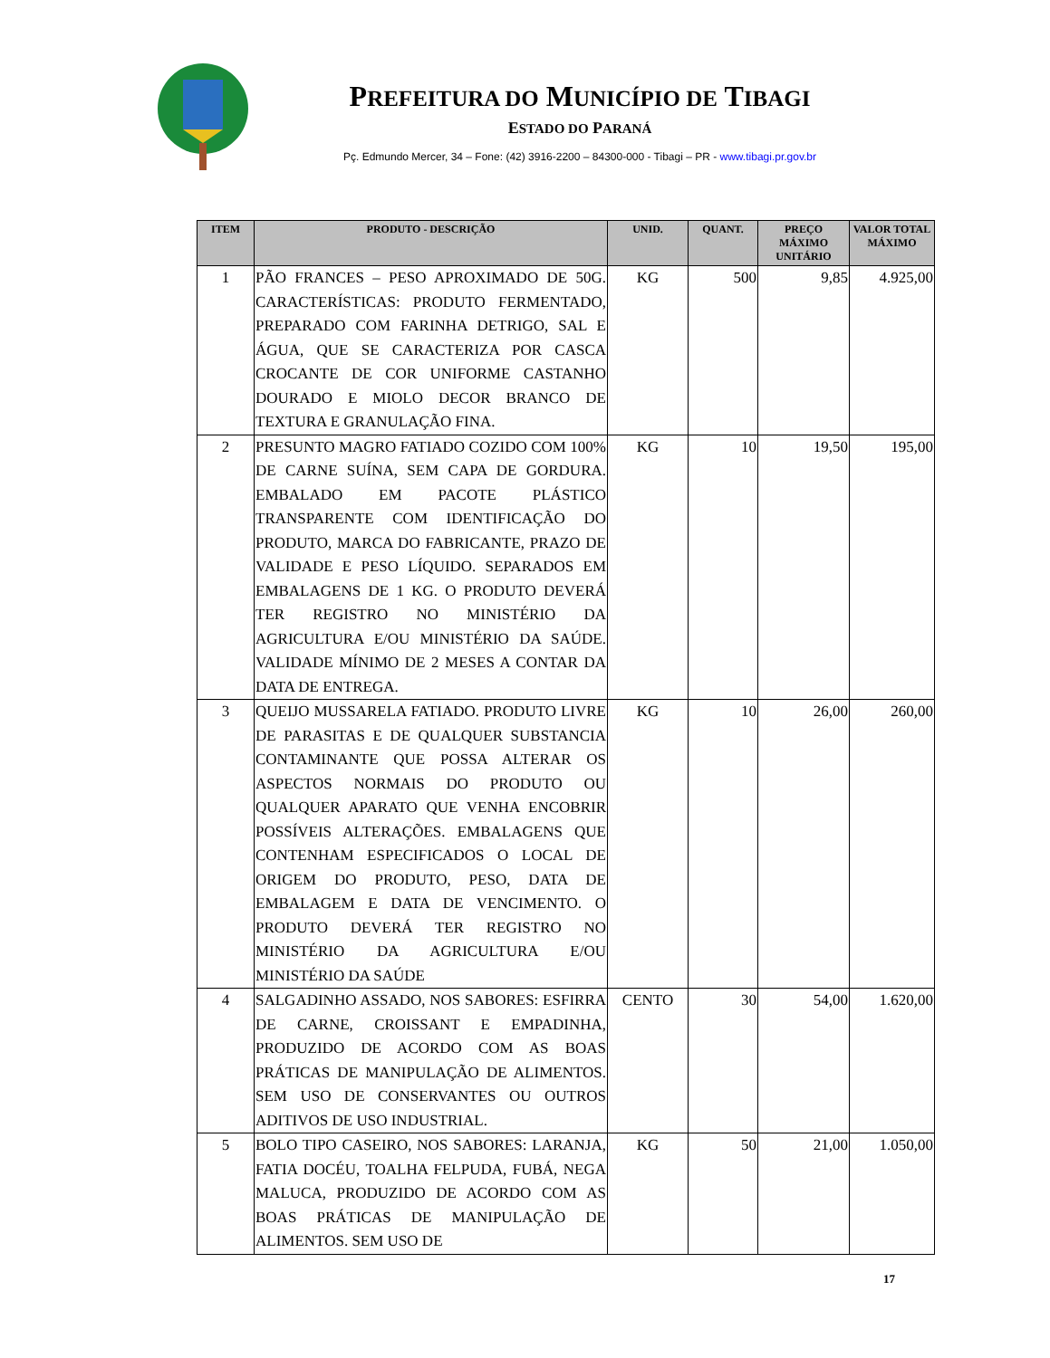PREFEITURA DO MUNICÍPIO DE TIBAGI
ESTADO DO PARANÁ
Pç. Edmundo Mercer, 34 – Fone: (42) 3916-2200 – 84300-000 - Tibagi – PR - www.tibagi.pr.gov.br
| ITEM | PRODUTO - DESCRIÇÃO | UNID. | QUANT. | PREÇO MÁXIMO UNITÁRIO | VALOR TOTAL MÁXIMO |
| --- | --- | --- | --- | --- | --- |
| 1 | PÃO FRANCES – PESO APROXIMADO DE 50G. CARACTERÍSTICAS: PRODUTO FERMENTADO, PREPARADO COM FARINHA DETRIGO, SAL E ÁGUA, QUE SE CARACTERIZA POR CASCA CROCANTE DE COR UNIFORME CASTANHO DOURADO E MIOLO DECOR BRANCO DE TEXTURA E GRANULAÇÃO FINA. | KG | 500 | 9,85 | 4.925,00 |
| 2 | PRESUNTO MAGRO FATIADO COZIDO COM 100% DE CARNE SUÍNA, SEM CAPA DE GORDURA. EMBALADO EM PACOTE PLÁSTICO TRANSPARENTE COM IDENTIFICAÇÃO DO PRODUTO, MARCA DO FABRICANTE, PRAZO DE VALIDADE E PESO LÍQUIDO. SEPARADOS EM EMBALAGENS DE 1 KG. O PRODUTO DEVERÁ TER REGISTRO NO MINISTÉRIO DA AGRICULTURA E/OU MINISTÉRIO DA SAÚDE. VALIDADE MÍNIMO DE 2 MESES A CONTAR DA DATA DE ENTREGA. | KG | 10 | 19,50 | 195,00 |
| 3 | QUEIJO MUSSARELA FATIADO. PRODUTO LIVRE DE PARASITAS E DE QUALQUER SUBSTANCIA CONTAMINANTE QUE POSSA ALTERAR OS ASPECTOS NORMAIS DO PRODUTO OU QUALQUER APARATO QUE VENHA ENCOBRIR POSSÍVEIS ALTERAÇÕES. EMBALAGENS QUE CONTENHAM ESPECIFICADOS O LOCAL DE ORIGEM DO PRODUTO, PESO, DATA DE EMBALAGEM E DATA DE VENCIMENTO. O PRODUTO DEVERÁ TER REGISTRO NO MINISTÉRIO DA AGRICULTURA E/OU MINISTÉRIO DA SAÚDE | KG | 10 | 26,00 | 260,00 |
| 4 | SALGADINHO ASSADO, NOS SABORES: ESFIRRA DE CARNE, CROISSANT E EMPADINHA, PRODUZIDO DE ACORDO COM AS BOAS PRÁTICAS DE MANIPULAÇÃO DE ALIMENTOS. SEM USO DE CONSERVANTES OU OUTROS ADITIVOS DE USO INDUSTRIAL. | CENTO | 30 | 54,00 | 1.620,00 |
| 5 | BOLO TIPO CASEIRO, NOS SABORES: LARANJA, FATIA DOCÉU, TOALHA FELPUDA, FUBÁ, NEGA MALUCA, PRODUZIDO DE ACORDO COM AS BOAS PRÁTICAS DE MANIPULAÇÃO DE ALIMENTOS. SEM USO DE | KG | 50 | 21,00 | 1.050,00 |
17